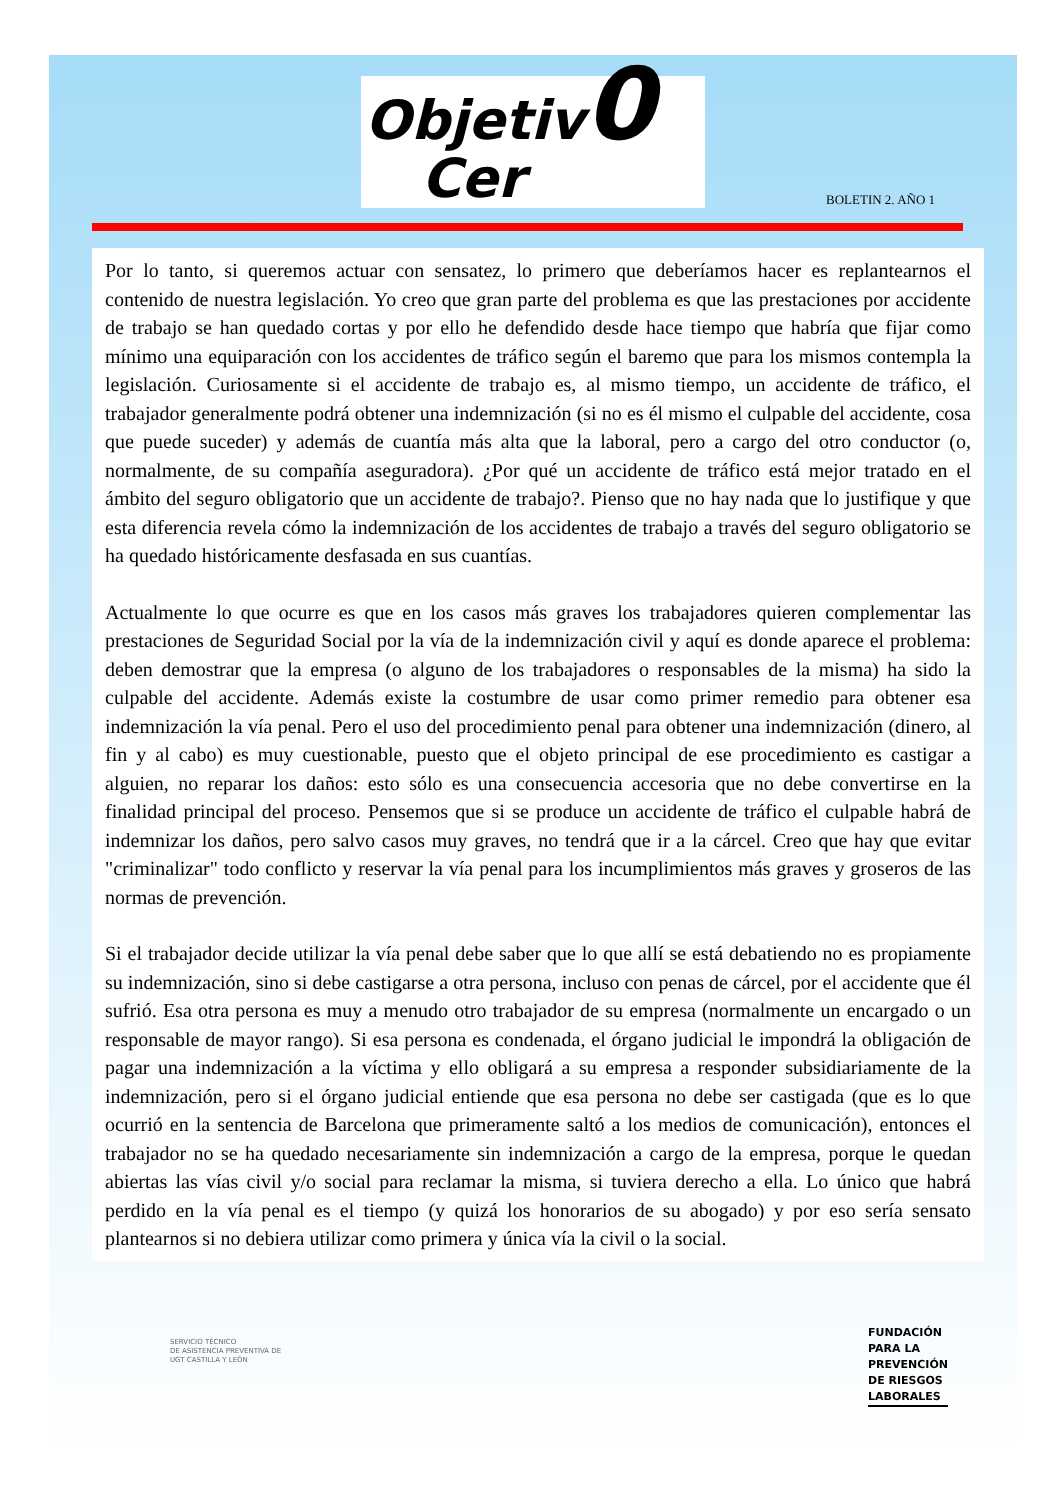Objetiv0
Cer
BOLETIN 2. AÑO 1
Por lo tanto, si queremos actuar con sensatez, lo primero que deberíamos hacer es replantearnos el contenido de nuestra legislación. Yo creo que gran parte del problema es que las prestaciones por accidente de trabajo se han quedado cortas y por ello he defendido desde hace tiempo que habría que fijar como mínimo una equiparación con los accidentes de tráfico según el baremo que para los mismos contempla la legislación. Curiosamente si el accidente de trabajo es, al mismo tiempo, un accidente de tráfico, el trabajador generalmente podrá obtener una indemnización (si no es él mismo el culpable del accidente, cosa que puede suceder) y además de cuantía más alta que la laboral, pero a cargo del otro conductor (o, normalmente, de su compañía aseguradora). ¿Por qué un accidente de tráfico está mejor tratado en el ámbito del seguro obligatorio que un accidente de trabajo?. Pienso que no hay nada que lo justifique y que esta diferencia revela cómo la indemnización de los accidentes de trabajo a través del seguro obligatorio se ha quedado históricamente desfasada en sus cuantías.
Actualmente lo que ocurre es que en los casos más graves los trabajadores quieren complementar las prestaciones de Seguridad Social por la vía de la indemnización civil y aquí es donde aparece el problema: deben demostrar que la empresa (o alguno de los trabajadores o responsables de la misma) ha sido la culpable del accidente. Además existe la costumbre de usar como primer remedio para obtener esa indemnización la vía penal. Pero el uso del procedimiento penal para obtener una indemnización (dinero, al fin y al cabo) es muy cuestionable, puesto que el objeto principal de ese procedimiento es castigar a alguien, no reparar los daños: esto sólo es una consecuencia accesoria que no debe convertirse en la finalidad principal del proceso. Pensemos que si se produce un accidente de tráfico el culpable habrá de indemnizar los daños, pero salvo casos muy graves, no tendrá que ir a la cárcel. Creo que hay que evitar "criminalizar" todo conflicto y reservar la vía penal para los incumplimientos más graves y groseros de las normas de prevención.
Si el trabajador decide utilizar la vía penal debe saber que lo que allí se está debatiendo no es propiamente su indemnización, sino si debe castigarse a otra persona, incluso con penas de cárcel, por el accidente que él sufrió. Esa otra persona es muy a menudo otro trabajador de su empresa (normalmente un encargado o un responsable de mayor rango). Si esa persona es condenada, el órgano judicial le impondrá la obligación de pagar una indemnización a la víctima y ello obligará a su empresa a responder subsidiariamente de la indemnización, pero si el órgano judicial entiende que esa persona no debe ser castigada (que es lo que ocurrió en la sentencia de Barcelona que primeramente saltó a los medios de comunicación), entonces el trabajador no se ha quedado necesariamente sin indemnización a cargo de la empresa, porque le quedan abiertas las vías civil y/o social para reclamar la misma, si tuviera derecho a ella. Lo único que habrá perdido en la vía penal es el tiempo (y quizá los honorarios de su abogado) y por eso sería sensato plantearnos si no debiera utilizar como primera y única vía la civil o la social.
SERVICIO TÉCNICO
DE ASISTENCIA PREVENTIVA DE
UGT CASTILLA Y LEÓN
FUNDACIÓN
PARA LA
PREVENCIÓN
DE RIESGOS
LABORALES